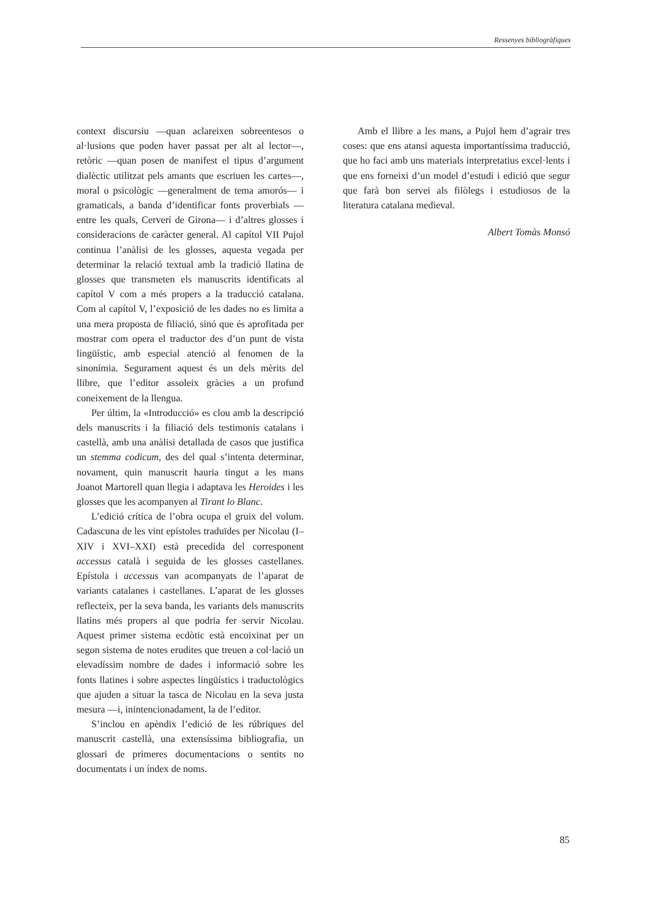Ressenyes bibliogràfiques
context discursiu —quan aclareixen sobreentesos o al·lusions que poden haver passat per alt al lector—, retòric —quan posen de manifest el tipus d’argument dialèctic utilitzat pels amants que escriuen les cartes—, moral o psicològic —generalment de tema amorós— i gramaticals, a banda d’identificar fonts proverbials —entre les quals, Cerverí de Girona— i d’altres glosses i consideracions de caràcter general. Al capítol VII Pujol continua l’anàlisi de les glosses, aquesta vegada per determinar la relació textual amb la tradició llatina de glosses que transmeten els manuscrits identificats al capítol V com a més propers a la traducció catalana. Com al capítol V, l’exposició de les dades no es limita a una mera proposta de filiació, sinó que és aprofitada per mostrar com opera el traductor des d’un punt de vista lingüístic, amb especial atenció al fenomen de la sinonímia. Segurament aquest és un dels mèrits del llibre, que l’editor assoleix gràcies a un profund coneixement de la llengua.
Per últim, la «Introducció» es clou amb la descripció dels manuscrits i la filiació dels testimonis catalans i castellà, amb una anàlisi detallada de casos que justifica un stemma codicum, des del qual s’intenta determinar, novament, quin manuscrit hauria tingut a les mans Joanot Martorell quan llegia i adaptava les Heroides i les glosses que les acompanyen al Tirant lo Blanc.
L’edició crítica de l’obra ocupa el gruix del volum. Cadascuna de les vint epístoles traduïdes per Nicolau (I–XIV i XVI–XXI) està precedida del corresponent accessus català i seguida de les glosses castellanes. Epístola i accessus van acompanyats de l’aparat de variants catalanes i castellanes. L’aparat de les glosses reflecteix, per la seva banda, les variants dels manuscrits llatins més propers al que podria fer servir Nicolau. Aquest primer sistema ecdòtic està encoixinat per un segon sistema de notes erudites que treuen a col·lació un elevadíssim nombre de dades i informació sobre les fonts llatines i sobre aspectes lingüístics i traductològics que ajuden a situar la tasca de Nicolau en la seva justa mesura —i, inintencionadament, la de l’editor.
S’inclou en apèndix l’edició de les rúbriques del manuscrit castellà, una extensíssima bibliografia, un glossari de primeres documentacions o sentits no documentats i un índex de noms.
Amb el llibre a les mans, a Pujol hem d’agrair tres coses: que ens atansi aquesta importantíssima traducció, que ho faci amb uns materials interpretatius excel·lents i que ens forneixi d’un model d’estudi i edició que segur que farà bon servei als filòlegs i estudiosos de la literatura catalana medieval.
Albert Tomàs Monsó
85